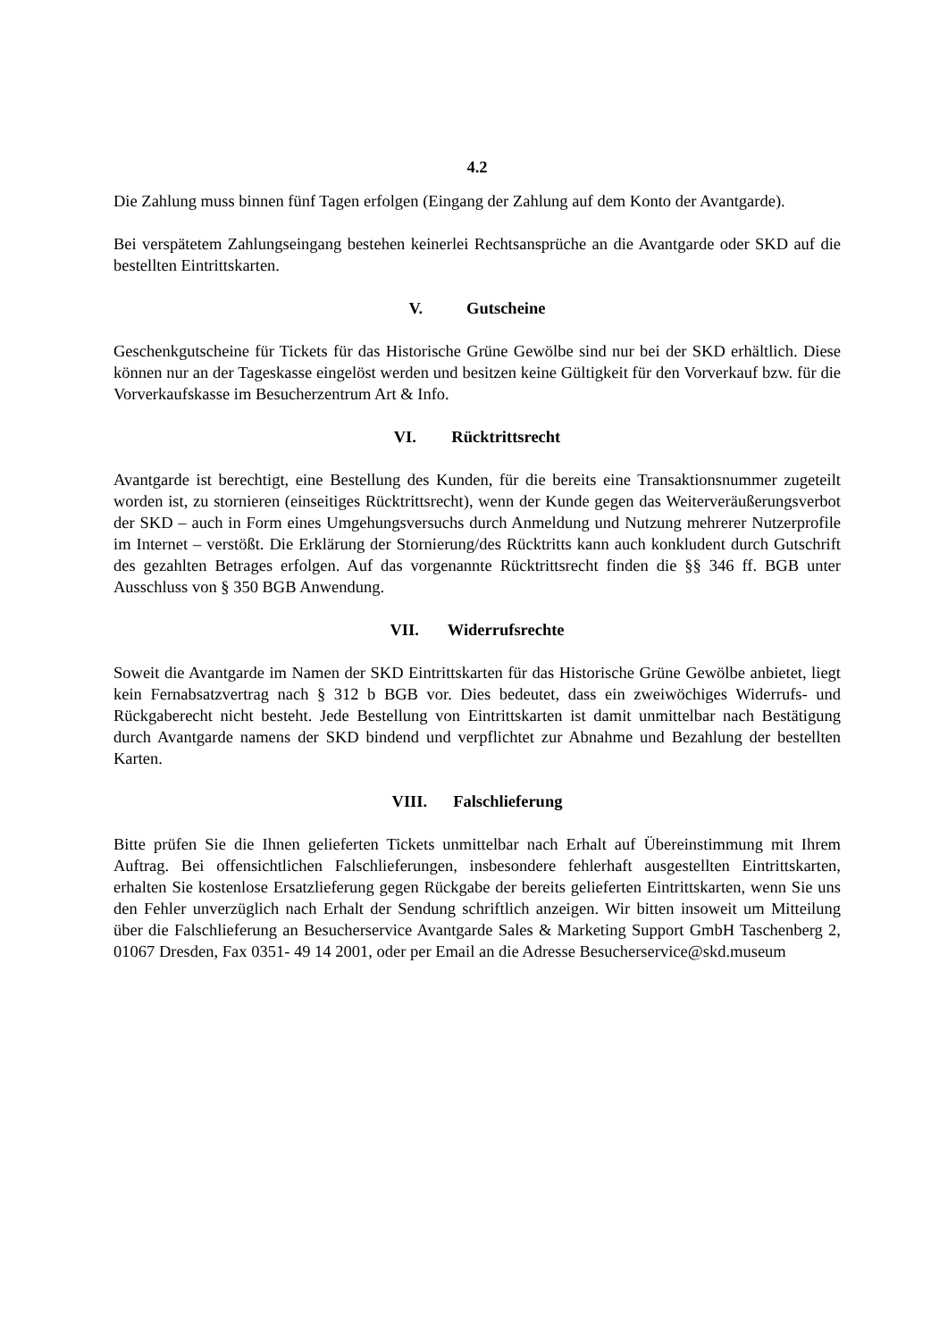4.2
Die Zahlung muss binnen fünf Tagen erfolgen (Eingang der Zahlung auf dem Konto der Avantgarde).
Bei verspätetem Zahlungseingang bestehen keinerlei Rechtsansprüche an die Avantgarde oder SKD auf die bestellten Eintrittskarten.
V. Gutscheine
Geschenkgutscheine für Tickets für das Historische Grüne Gewölbe sind nur bei der SKD erhältlich. Diese können nur an der Tageskasse eingelöst werden und besitzen keine Gültigkeit für den Vorverkauf bzw. für die Vorverkaufskasse im Besucherzentrum Art & Info.
VI. Rücktrittsrecht
Avantgarde ist berechtigt, eine Bestellung des Kunden, für die bereits eine Transaktionsnummer zugeteilt worden ist, zu stornieren (einseitiges Rücktrittsrecht), wenn der Kunde gegen das Weiterveräußerungsverbot der SKD – auch in Form eines Umgehungsversuchs durch Anmeldung und Nutzung mehrerer Nutzerprofile im Internet – verstößt. Die Erklärung der Stornierung/des Rücktritts kann auch konkludent durch Gutschrift des gezahlten Betrages erfolgen. Auf das vorgenannte Rücktrittsrecht finden die §§ 346 ff. BGB unter Ausschluss von § 350 BGB Anwendung.
VII. Widerrufsrechte
Soweit die Avantgarde im Namen der SKD Eintrittskarten für das Historische Grüne Gewölbe anbietet, liegt kein Fernabsatzvertrag nach § 312 b BGB vor. Dies bedeutet, dass ein zweiwöchiges Widerrufs- und Rückgaberecht nicht besteht. Jede Bestellung von Eintrittskarten ist damit unmittelbar nach Bestätigung durch Avantgarde namens der SKD bindend und verpflichtet zur Abnahme und Bezahlung der bestellten Karten.
VIII. Falschlieferung
Bitte prüfen Sie die Ihnen gelieferten Tickets unmittelbar nach Erhalt auf Übereinstimmung mit Ihrem Auftrag. Bei offensichtlichen Falschlieferungen, insbesondere fehlerhaft ausgestellten Eintrittskarten, erhalten Sie kostenlose Ersatzlieferung gegen Rückgabe der bereits gelieferten Eintrittskarten, wenn Sie uns den Fehler unverzüglich nach Erhalt der Sendung schriftlich anzeigen. Wir bitten insoweit um Mitteilung über die Falschlieferung an Besucherservice Avantgarde Sales & Marketing Support GmbH Taschenberg 2, 01067 Dresden, Fax 0351- 49 14 2001, oder per Email an die Adresse Besucherservice@skd.museum